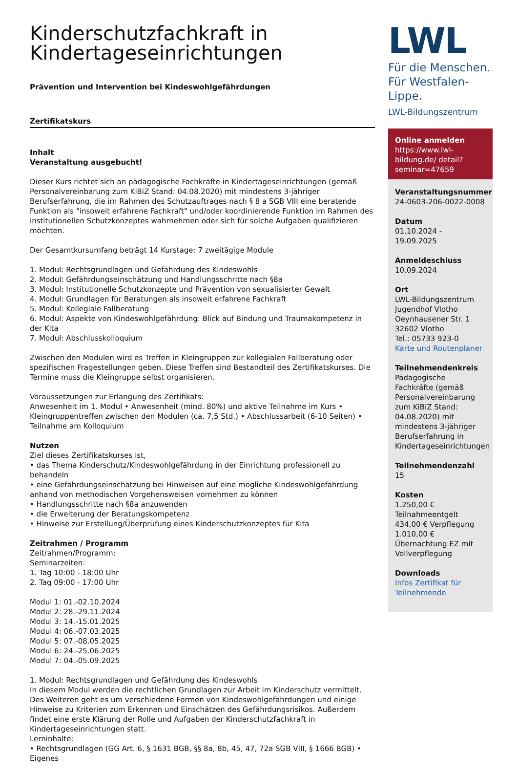Kinderschutzfachkraft in Kindertageseinrichtungen
Prävention und Intervention bei Kindeswohlgefährdungen
Zertifikatskurs
Inhalt
Veranstaltung ausgebucht!
Dieser Kurs richtet sich an pädagogische Fachkräfte in Kindertageseinrichtungen (gemäß Personalvereinbarung zum KiBiZ Stand: 04.08.2020) mit mindestens 3-jähriger Berufserfahrung, die im Rahmen des Schutzauftrages nach § 8 a SGB VIII eine beratende Funktion als "insoweit erfahrene Fachkraft" und/oder koordinierende Funktion im Rahmen des institutionellen Schutzkonzeptes wahrnehmen oder sich für solche Aufgaben qualifizieren möchten.
Der Gesamtkursumfang beträgt 14 Kurstage: 7 zweitägige Module
1. Modul: Rechtsgrundlagen und Gefährdung des Kindeswohls
2. Modul: Gefährdungseinschätzung und Handlungsschritte nach §8a
3. Modul: Institutionelle Schutzkonzepte und Prävention von sexualisierter Gewalt
4. Modul: Grundlagen für Beratungen als insoweit erfahrene Fachkraft
5. Modul: Kollegiale Fallberatung
6. Modul: Aspekte von Kindeswohlgefährdung: Blick auf Bindung und Traumakompetenz in der Kita
7. Modul: Abschlusskolloquium
Zwischen den Modulen wird es Treffen in Kleingruppen zur kollegialen Fallberatung oder spezifischen Fragestellungen geben. Diese Treffen sind Bestandteil des Zertifikatskurses. Die Termine muss die Kleingruppe selbst organisieren.
Voraussetzungen zur Erlangung des Zertifikats:
Anwesenheit im 1. Modul • Anwesenheit (mind. 80%) und aktive Teilnahme im Kurs • Kleingruppentreffen zwischen den Modulen (ca. 7,5 Std.) • Abschlussarbeit (6-10 Seiten) • Teilnahme am Kolloquium
Nutzen
Ziel dieses Zertifikatskurses ist,
• das Thema Kinderschutz/Kindeswohlgefährdung in der Einrichtung professionell zu behandeln
• eine Gefährdungseinschätzung bei Hinweisen auf eine mögliche Kindeswohlgefährdung anhand von methodischen Vorgehensweisen vornehmen zu können
• Handlungsschritte nach §8a anzuwenden
• die Erweiterung der Beratungskompetenz
• Hinweise zur Erstellung/Überprüfung eines Kinderschutzkonzeptes für Kita
Zeitrahmen / Programm
Zeitrahmen/Programm:
Seminarzeiten:
1. Tag 10:00 - 18:00 Uhr
2. Tag 09:00 - 17:00 Uhr
Modul 1: 01.-02.10.2024
Modul 2: 28.-29.11.2024
Modul 3: 14.-15.01.2025
Modul 4: 06.-07.03.2025
Modul 5: 07.-08.05.2025
Modul 6: 24.-25.06.2025
Modul 7: 04.-05.09.2025
1. Modul: Rechtsgrundlagen und Gefährdung des Kindeswohls
In diesem Modul werden die rechtlichen Grundlagen zur Arbeit im Kinderschutz vermittelt. Des Weiteren geht es um verschiedene Formen von Kindeswohlgefährdungen und einige Hinweise zu Kriterien zum Erkennen und Einschätzen des Gefährdungsrisikos. Außerdem findet eine erste Klärung der Rolle und Aufgaben der Kinderschutzfachkraft in Kindertageseinrichtungen statt.
Lerninhalte:
• Rechtsgrundlagen (GG Art. 6, § 1631 BGB, §§ 8a, 8b, 45, 47, 72a SGB VIII, § 1666 BGB) • Eigenes
LWL
Für die Menschen.
Für Westfalen-Lippe.
LWL-Bildungszentrum
Online anmelden
https://www.lwl-bildung.de/ detail?seminar=47659
Veranstaltungsnummer
24-0603-206-0022-0008
Datum
01.10.2024 - 19.09.2025
Anmeldeschluss
10.09.2024
Ort
LWL-Bildungszentrum Jugendhof Vlotho
Oeynhausener Str. 1
32602 Vlotho
Tel.: 05733 923-0
Karte und Routenplaner
Teilnehmendenkreis
Pädagogische Fachkräfte (gemäß Personalvereinbarung zum KiBiZ Stand: 04.08.2020) mit mindestens 3-jähriger Berufserfahrung in Kindertageseinrichtungen
Teilnehmendenzahl
15
Kosten
1.250,00 € Teilnahmeentgelt
434,00 € Verpflegung
1.010,00 € Übernachtung EZ mit Vollverpflegung
Downloads
Infos Zertifikat für Teilnehmende